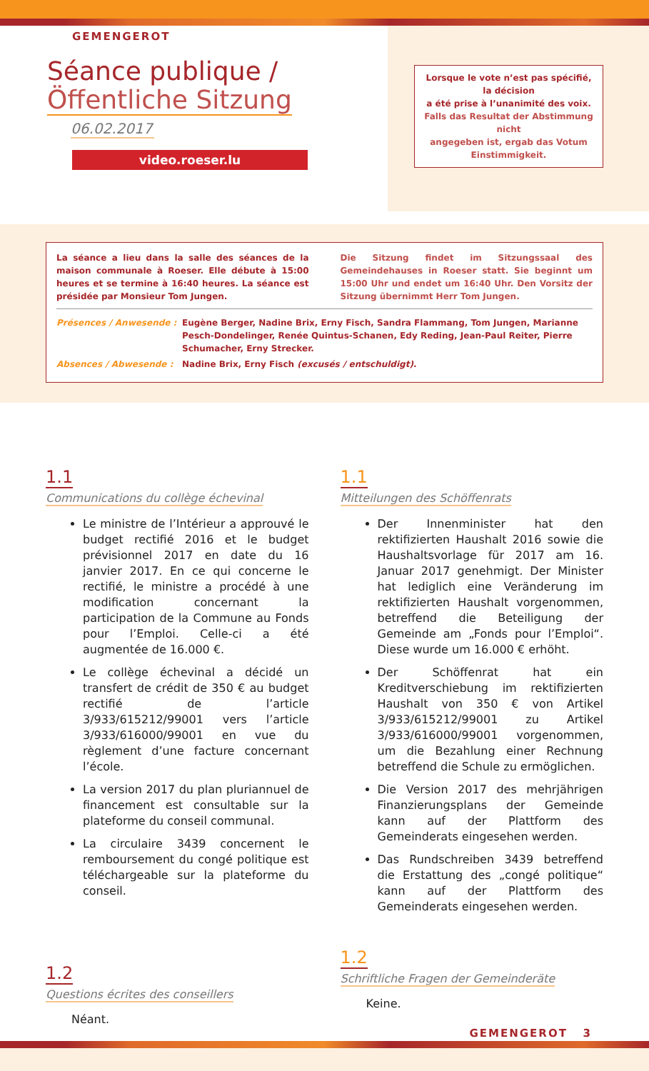GEMENGEROT
Séance publique /
Öffentliche Sitzung
06.02.2017
video.roeser.lu
Lorsque le vote n’est pas spécifié, la décision
a été prise à l’unanimité des voix.
Falls das Resultat der Abstimmung nicht
angegeben ist, ergab das Votum Einstimmigkeit.
La séance a lieu dans la salle des séances de la maison communale à Roeser. Elle débute à 15:00 heures et se termine à 16:40 heures. La séance est présidée par Monsieur Tom Jungen.
Die Sitzung findet im Sitzungssaal des Gemeindehauses in Roeser statt. Sie beginnt um 15:00 Uhr und endet um 16:40 Uhr. Den Vorsitz der Sitzung übernimmt Herr Tom Jungen.
Présences / Anwesende : Eugène Berger, Nadine Brix, Erny Fisch, Sandra Flammang, Tom Jungen, Marianne Pesch-Dondelinger, Renée Quintus-Schanen, Edy Reding, Jean-Paul Reiter, Pierre Schumacher, Erny Strecker.
Absences / Abwesende : Nadine Brix, Erny Fisch (excusés / entschuldigt).
1.1
Communications du collège échevinal
Le ministre de l’Intérieur a approuvé le budget rectifié 2016 et le budget prévisionnel 2017 en date du 16 janvier 2017. En ce qui concerne le rectifié, le ministre a procédé à une modification concernant la participation de la Commune au Fonds pour l’Emploi. Celle-ci a été augmentée de 16.000 €.
Le collège échevinal a décidé un transfert de crédit de 350 € au budget rectifié de l’article 3/933/615212/99001 vers l’article 3/933/616000/99001 en vue du règlement d’une facture concernant l’école.
La version 2017 du plan pluriannuel de financement est consultable sur la plateforme du conseil communal.
La circulaire 3439 concernent le remboursement du congé politique est téléchargeable sur la plateforme du conseil.
1.2
Questions écrites des conseillers
Néant.
1.1
Mitteilungen des Schöffenrats
Der Innenminister hat den rektifizierten Haushalt 2016 sowie die Haushaltsvorlage für 2017 am 16. Januar 2017 genehmigt. Der Minister hat lediglich eine Veränderung im rektifizierten Haushalt vorgenommen, betreffend die Beteiligung der Gemeinde am „Fonds pour l’Emploi“. Diese wurde um 16.000 € erhöht.
Der Schöffenrat hat ein Kreditverschiebung im rektifizierten Haushalt von 350 € von Artikel 3/933/615212/99001 zu Artikel 3/933/616000/99001 vorgenommen, um die Bezahlung einer Rechnung betreffend die Schule zu ermöglichen.
Die Version 2017 des mehrjährigen Finanzierungsplans der Gemeinde kann auf der Plattform des Gemeinderats eingesehen werden.
Das Rundschreiben 3439 betreffend die Erstattung des „congé politique“ kann auf der Plattform des Gemeinderats eingesehen werden.
1.2
Schriftliche Fragen der Gemeinderäte
Keine.
GEMENGEROT 3